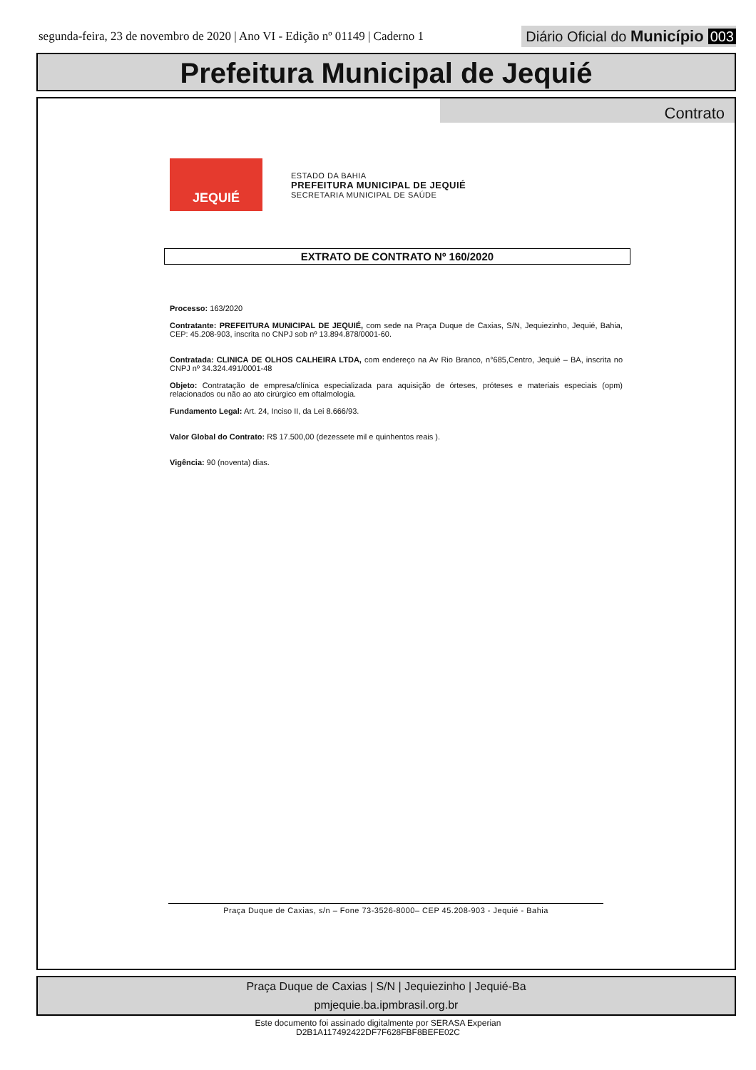segunda-feira, 23 de novembro de 2020 | Ano VI - Edição nº 01149 | Caderno 1
Diário Oficial do Município 003
Prefeitura Municipal de Jequié
Contrato
JEQUIÉ
ESTADO DA BAHIA
PREFEITURA MUNICIPAL DE JEQUIÉ
SECRETARIA MUNICIPAL DE SAÚDE
EXTRATO DE CONTRATO Nº 160/2020
Processo: 163/2020
Contratante: PREFEITURA MUNICIPAL DE JEQUIÉ, com sede na Praça Duque de Caxias, S/N, Jequiezinho, Jequié, Bahia, CEP: 45.208-903, inscrita no CNPJ sob nº 13.894.878/0001-60.
Contratada: CLINICA DE OLHOS CALHEIRA LTDA, com endereço na Av Rio Branco, n°685,Centro, Jequié – BA, inscrita no CNPJ nº 34.324.491/0001-48
Objeto: Contratação de empresa/clínica especializada para aquisição de órteses, próteses e materiais especiais (opm) relacionados ou não ao ato cirúrgico em oftalmologia.
Fundamento Legal: Art. 24, Inciso II, da Lei 8.666/93.
Valor Global do Contrato: R$ 17.500,00 (dezessete mil e quinhentos reais ).
Vigência: 90 (noventa) dias.
Praça Duque de Caxias, s/n – Fone 73-3526-8000– CEP 45.208-903 - Jequié - Bahia
Praça Duque de Caxias | S/N | Jequiezinho | Jequié-Ba
pmjequie.ba.ipmbrasil.org.br
Este documento foi assinado digitalmente por SERASA Experian
D2B1A117492422DF7F628FBF8BEFE02C